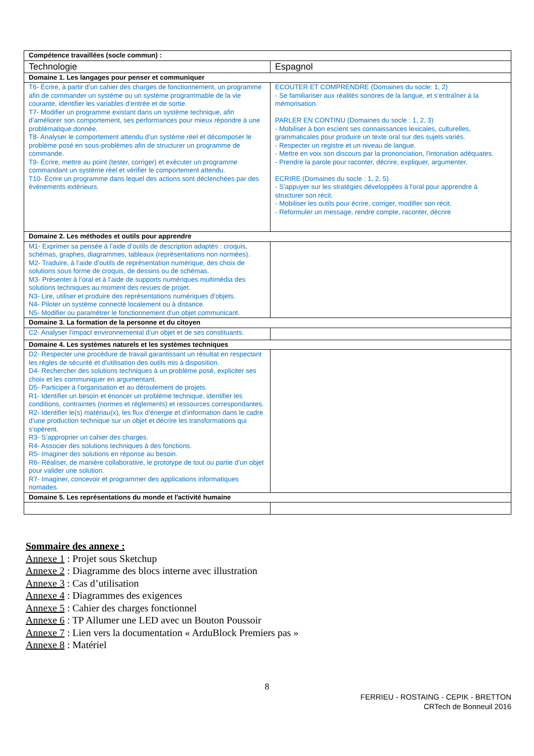| Compétence travaillées (socle commun) : | |
| Technologie | Espagnol |
| Domaine 1. Les langages pour penser et communiquer | |
| T6- Écrire, à partir d’un cahier des charges de fonctionnement, un programme afin de commander un système ou un système programmable de la vie courante, identifier les variables d’entrée et de sortie. T7- Modifier un programme existant dans un système technique, afin d’améliorer son comportement, ses performances pour mieux répondre à une problématique donnée. T8- Analyser le comportement attendu d’un système réel et décomposer le problème posé en sous-problèmes afin de structurer un programme de commande. T9- Écrire, mettre au point (tester, corriger) et exécuter un programme commandant un système réel et vérifier le comportement attendu. T10- Écrire un programme dans lequel des actions sont déclenchées par des évènements extérieurs. | ECOUTER ET COMPRENDRE (Domaines du socle: 1, 2) - Se familiariser aux réalités sonores de la langue, et s’entraîner à la mémorisation. PARLER EN CONTINU (Domaines du socle : 1, 2, 3) - Mobiliser à bon escient ses connaissances lexicales, culturelles, grammaticales pour produire un texte oral sur des sujets variés. - Respecter un registre et un niveau de langue. - Mettre en voix son discours par la prononciation, l'intonation adéquates. - Prendre la parole pour raconter, décrire, expliquer, argumenter. ECRIRE (Domaines du socle : 1, 2, 5) - S'appuyer sur les stratégies développées à l'oral pour apprendre à structurer son récit. - Mobiliser les outils pour écrire, corriger, modifier son récit. - Reformuler un message, rendre compte, raconter, décrire |
| Domaine 2. Les méthodes et outils pour apprendre | |
| M1- Exprimer sa pensée à l’aide d’outils de description adaptés : croquis, schémas, graphes, diagrammes, tableaux (représentations non normées). M2- Traduire, à l’aide d’outils de représentation numérique, des choix de solutions sous forme de croquis, de dessins ou de schémas. M3- Présenter à l’oral et à l’aide de supports numériques multimédia des solutions techniques au moment des revues de projet. N3- Lire, utiliser et produire des représentations numériques d’objets. N4- Piloter un système connecté localement ou à distance. N5- Modifier ou paramétrer le fonctionnement d’un objet communicant. | |
| Domaine 3. La formation de la personne et du citoyen | |
| C2- Analyser l’impact environnemental d’un objet et de ses constituants. | |
| Domaine 4. Les systèmes naturels et les systèmes techniques | |
| D2- Respecter une procédure de travail garantissant un résultat en respectant les règles de sécurité et d’utilisation des outils mis à disposition. D4- Rechercher des solutions techniques à un problème posé, expliciter ses choix et les communiquer en argumentant. D5- Participer à l’organisation et au déroulement de projets. R1- Identifier un besoin et énoncer un problème technique, identifier les conditions, contraintes (normes et règlements) et ressources correspondantes. R2- Identifier le(s) matériau(x), les flux d’énergie et d’information dans le cadre d’une production technique sur un objet et décrire les transformations qui s’opèrent. R3- S’approprier un cahier des charges. R4- Associer des solutions techniques à des fonctions. R5- Imaginer des solutions en réponse au besoin. R6- Réaliser, de manière collaborative, le prototype de tout ou partie d’un objet pour valider une solution. R7- Imaginer, concevoir et programmer des applications informatiques nomades. | |
| Domaine 5. Les représentations du monde et l'activité humaine | |
Sommaire des annexe :
Annexe 1 : Projet sous Sketchup
Annexe 2 : Diagramme des blocs interne avec illustration
Annexe 3 : Cas d’utilisation
Annexe 4 : Diagrammes des exigences
Annexe 5 : Cahier des charges fonctionnel
Annexe 6 : TP Allumer une LED avec un Bouton Poussoir
Annexe 7 : Lien vers la documentation « ArduBlock Premiers pas »
Annexe 8 : Matériel
8
FERRIEU - ROSTAING - CEPIK - BRETTON
CRTech de Bonneuil 2016